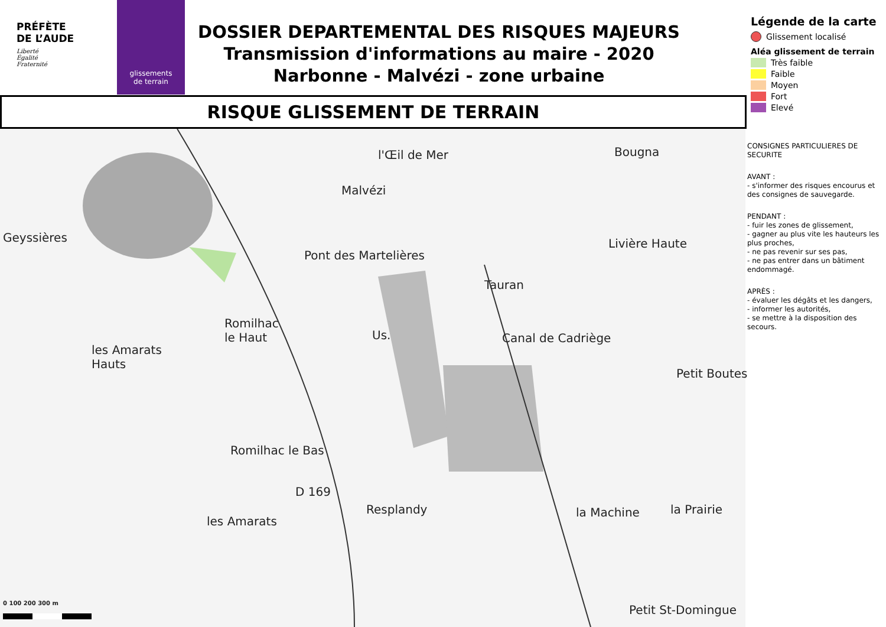PRÉFÈTE
DE L’AUDE
Liberté
Égalité
Fraternité
glissements
de terrain
DOSSIER DEPARTEMENTAL DES RISQUES MAJEURS
Transmission d'informations au maire - 2020
Narbonne - Malvézi - zone urbaine
RISQUE GLISSEMENT DE TERRAIN
Malvézi
l'Œil de Mer Bougna
Geyssières
Pont des Martelières
Livière Haute
Tauran
Romilhac
le Haut
les Amarats
Hauts
Us.
Petit Boutes
Romilhac le Bas
D 169
Resplandy
les Amarats
la Machine la Prairie
Petit St-Domingue
Canal de Cadriège
0 100 200 300 m
Légende de la carte
Glissement localisé
Aléa glissement de terrain
Très faible
Faible
Moyen
Fort
Elevé
CONSIGNES PARTICULIERES DE SECURITE
AVANT :
- s'informer des risques encourus et des consignes de sauvegarde.
PENDANT :
- fuir les zones de glissement,
- gagner au plus vite les hauteurs les plus proches,
- ne pas revenir sur ses pas,
- ne pas entrer dans un bâtiment endommagé.
APRÈS :
- évaluer les dégâts et les dangers,
- informer les autorités,
- se mettre à la disposition des secours.